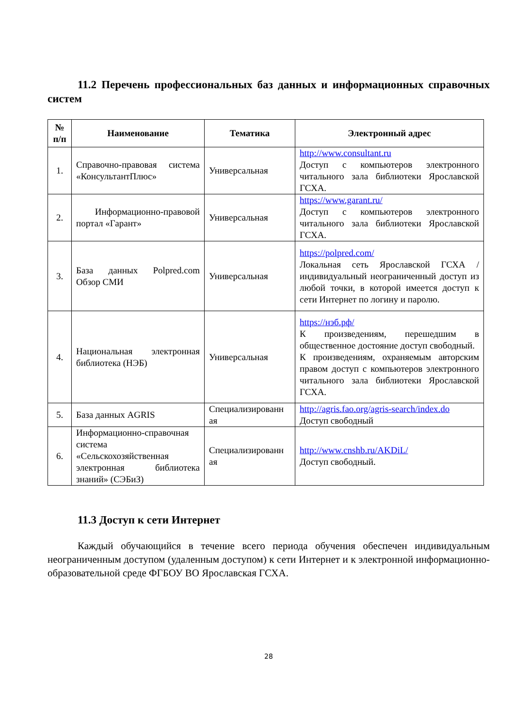11.2 Перечень профессиональных баз данных и информационных справочных систем
| № п/п | Наименование | Тематика | Электронный адрес |
| --- | --- | --- | --- |
| 1. | Справочно-правовая система «КонсультантПлюс» | Универсальная | http://www.consultant.ru Доступ с компьютеров электронного читального зала библиотеки Ярославской ГСХА. |
| 2. | Информационно-правовой портал «Гарант» | Универсальная | https://www.garant.ru/ Доступ с компьютеров электронного читального зала библиотеки Ярославской ГСХА. |
| 3. | База данных Polpred.com Обзор СМИ | Универсальная | https://polpred.com/ Локальная сеть Ярославской ГСХА / индивидуальный неограниченный доступ из любой точки, в которой имеется доступ к сети Интернет по логину и паролю. |
| 4. | Национальная электронная библиотека (НЭБ) | Универсальная | https://нэб.рф/ К произведениям, перешедшим в общественное достояние доступ свободный. К произведениям, охраняемым авторским правом доступ с компьютеров электронного читального зала библиотеки Ярославской ГСХА. |
| 5. | База данных AGRIS | Специализированн ая | http://agris.fao.org/agris-search/index.do Доступ свободный |
| 6. | Информационно-справочная система «Сельскохозяйственная электронная библиотека знаний» (СЭБиЗ) | Специализированн ая | http://www.cnshb.ru/AKDiL/ Доступ свободный. |
11.3 Доступ к сети Интернет
Каждый обучающийся в течение всего периода обучения обеспечен индивидуальным неограниченным доступом (удаленным доступом) к сети Интернет и к электронной информационно-образовательной среде ФГБОУ ВО Ярославская ГСХА.
28